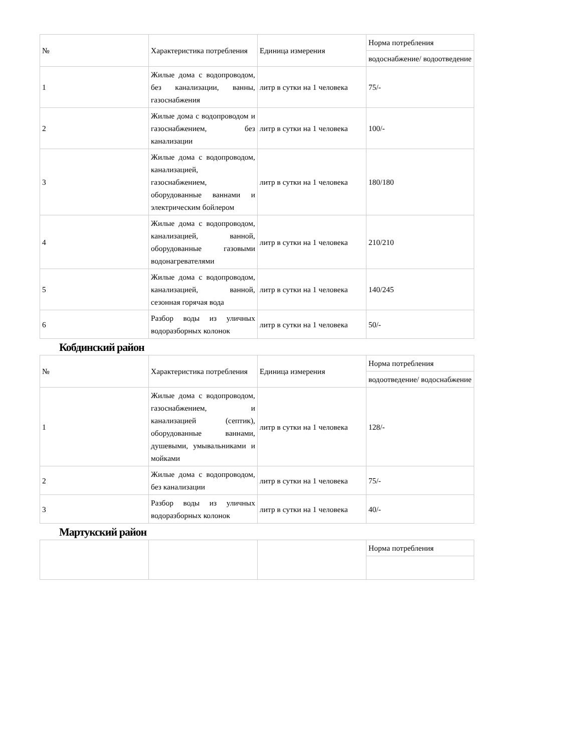| № | Характеристика потребления | Единица измерения | Норма потребления |
| | | | водоснабжение/ водоотведение |
| 1 | Жилые дома с водопроводом, без канализации, ванны, газоснабжения | литр в сутки на 1 человека | 75/- |
| 2 | Жилые дома с водопроводом и газоснабжением, без канализации | литр в сутки на 1 человека | 100/- |
| 3 | Жилые дома с водопроводом, канализацией, газоснабжением, оборудованные ваннами и электрическим бойлером | литр в сутки на 1 человека | 180/180 |
| 4 | Жилые дома с водопроводом, канализацией, ванной, оборудованные газовыми водонагревателями | литр в сутки на 1 человека | 210/210 |
| 5 | Жилые дома с водопроводом, канализацией, ванной, сезонная горячая вода | литр в сутки на 1 человека | 140/245 |
| 6 | Разбор воды из уличных водоразборных колонок | литр в сутки на 1 человека | 50/- |
Кобдинский район
| № | Характеристика потребления | Единица измерения | Норма потребления |
| | | | водоотведение/ водоснабжение |
| 1 | Жилые дома с водопроводом, газоснабжением, и канализацией (септик), оборудованные ваннами, душевыми, умывальниками и мойками | литр в сутки на 1 человека | 128/- |
| 2 | Жилые дома с водопроводом, без канализации | литр в сутки на 1 человека | 75/- |
| 3 | Разбор воды из уличных водоразборных колонок | литр в сутки на 1 человека | 40/- |
Мартукский район
| | | | Норма потребления |